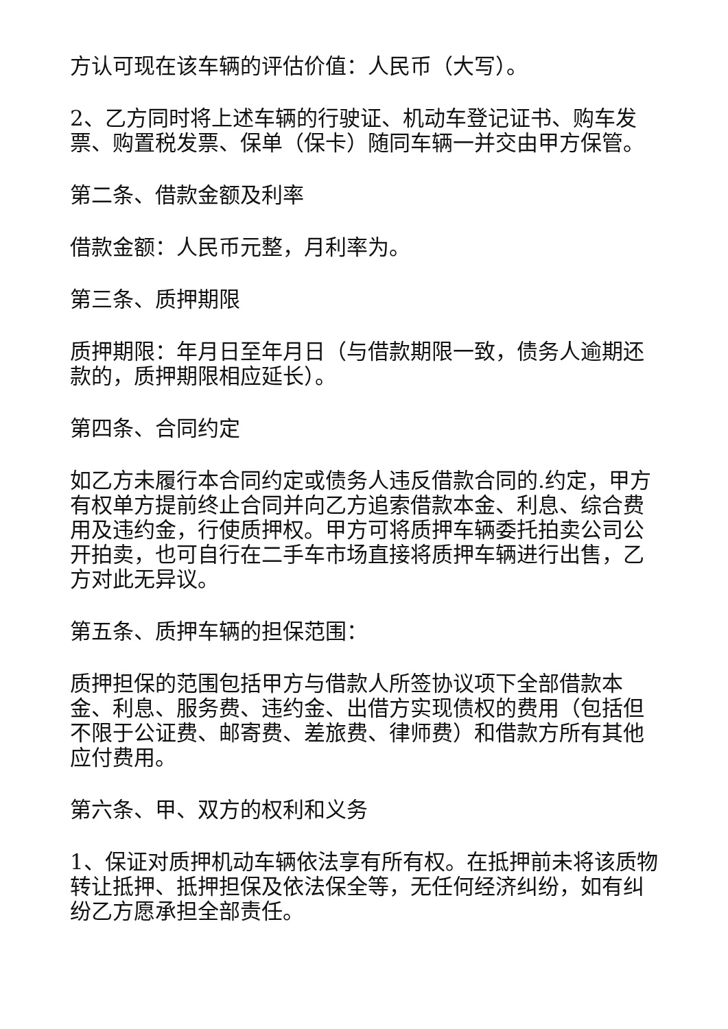方认可现在该车辆的评估价值：人民币（大写）。
2、乙方同时将上述车辆的行驶证、机动车登记证书、购车发票、购置税发票、保单（保卡）随同车辆一并交由甲方保管。
第二条、借款金额及利率
借款金额：人民币元整，月利率为。
第三条、质押期限
质押期限：年月日至年月日（与借款期限一致，债务人逾期还款的，质押期限相应延长）。
第四条、合同约定
如乙方未履行本合同约定或债务人违反借款合同的.约定，甲方有权单方提前终止合同并向乙方追索借款本金、利息、综合费用及违约金，行使质押权。甲方可将质押车辆委托拍卖公司公开拍卖，也可自行在二手车市场直接将质押车辆进行出售，乙方对此无异议。
第五条、质押车辆的担保范围：
质押担保的范围包括甲方与借款人所签协议项下全部借款本金、利息、服务费、违约金、出借方实现债权的费用（包括但不限于公证费、邮寄费、差旅费、律师费）和借款方所有其他应付费用。
第六条、甲、双方的权利和义务
1、保证对质押机动车辆依法享有所有权。在抵押前未将该质物转让抵押、抵押担保及依法保全等，无任何经济纠纷，如有纠纷乙方愿承担全部责任。